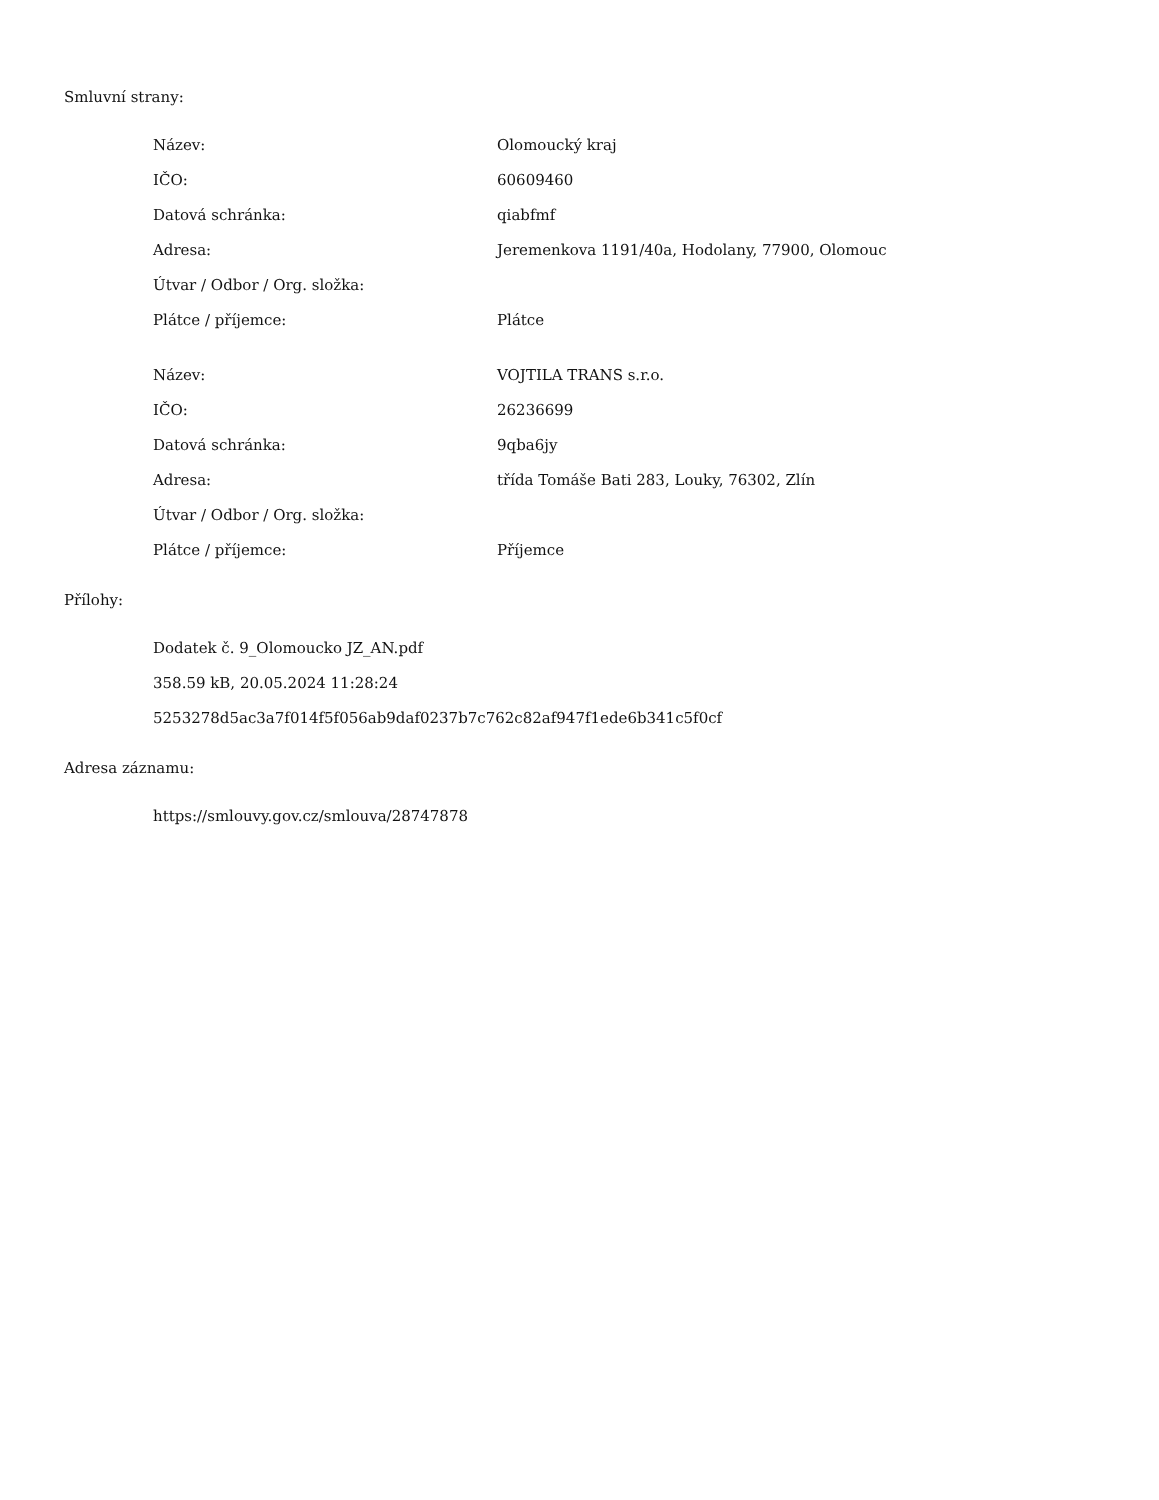Smluvní strany:
| Název: | Olomoucký kraj |
| IČO: | 60609460 |
| Datová schránka: | qiabfmf |
| Adresa: | Jeremenkova 1191/40a, Hodolany, 77900, Olomouc |
| Útvar / Odbor / Org. složka: | |
| Plátce / příjemce: | Plátce |
| Název: | VOJTILA TRANS s.r.o. |
| IČO: | 26236699 |
| Datová schránka: | 9qba6jy |
| Adresa: | třída Tomáše Bati 283, Louky, 76302, Zlín |
| Útvar / Odbor / Org. složka: | |
| Plátce / příjemce: | Příjemce |
Přílohy:
Dodatek č. 9_Olomoucko JZ_AN.pdf
358.59 kB, 20.05.2024 11:28:24
5253278d5ac3a7f014f5f056ab9daf0237b7c762c82af947f1ede6b341c5f0cf
Adresa záznamu:
https://smlouvy.gov.cz/smlouva/28747878